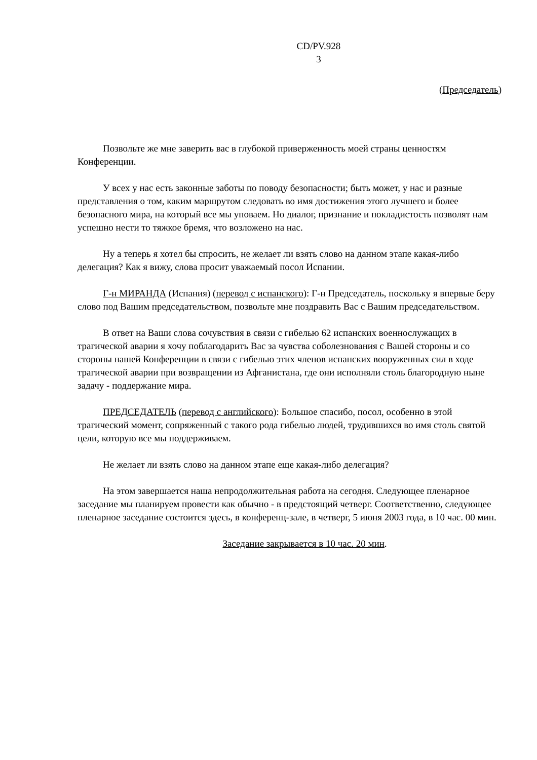CD/PV.928
3
(Председатель)
Позвольте же мне заверить вас в глубокой приверженность моей страны ценностям Конференции.
У всех у нас есть законные заботы по поводу безопасности; быть может, у нас и разные представления о том, каким маршрутом следовать во имя достижения этого лучшего и более безопасного мира, на который все мы уповаем. Но диалог, признание и покладистость позволят нам успешно нести то тяжкое бремя, что возложено на нас.
Ну а теперь я хотел бы спросить, не желает ли взять слово на данном этапе какая-либо делегация? Как я вижу, слова просит уважаемый посол Испании.
Г-н МИРАНДА (Испания) (перевод с испанского): Г-н Председатель, поскольку я впервые беру слово под Вашим председательством, позвольте мне поздравить Вас с Вашим председательством.
В ответ на Ваши слова сочувствия в связи с гибелью 62 испанских военнослужащих в трагической аварии я хочу поблагодарить Вас за чувства соболезнования с Вашей стороны и со стороны нашей Конференции в связи с гибелью этих членов испанских вооруженных сил в ходе трагической аварии при возвращении из Афганистана, где они исполняли столь благородную ныне задачу - поддержание мира.
ПРЕДСЕДАТЕЛЬ (перевод с английского): Большое спасибо, посол, особенно в этой трагический момент, сопряженный с такого рода гибелью людей, трудившихся во имя столь святой цели, которую все мы поддерживаем.
Не желает ли взять слово на данном этапе еще какая-либо делегация?
На этом завершается наша непродолжительная работа на сегодня. Следующее пленарное заседание мы планируем провести как обычно - в предстоящий четверг. Соответственно, следующее пленарное заседание состоится здесь, в конференц-зале, в четверг, 5 июня 2003 года, в 10 час. 00 мин.
Заседание закрывается в 10 час. 20 мин.